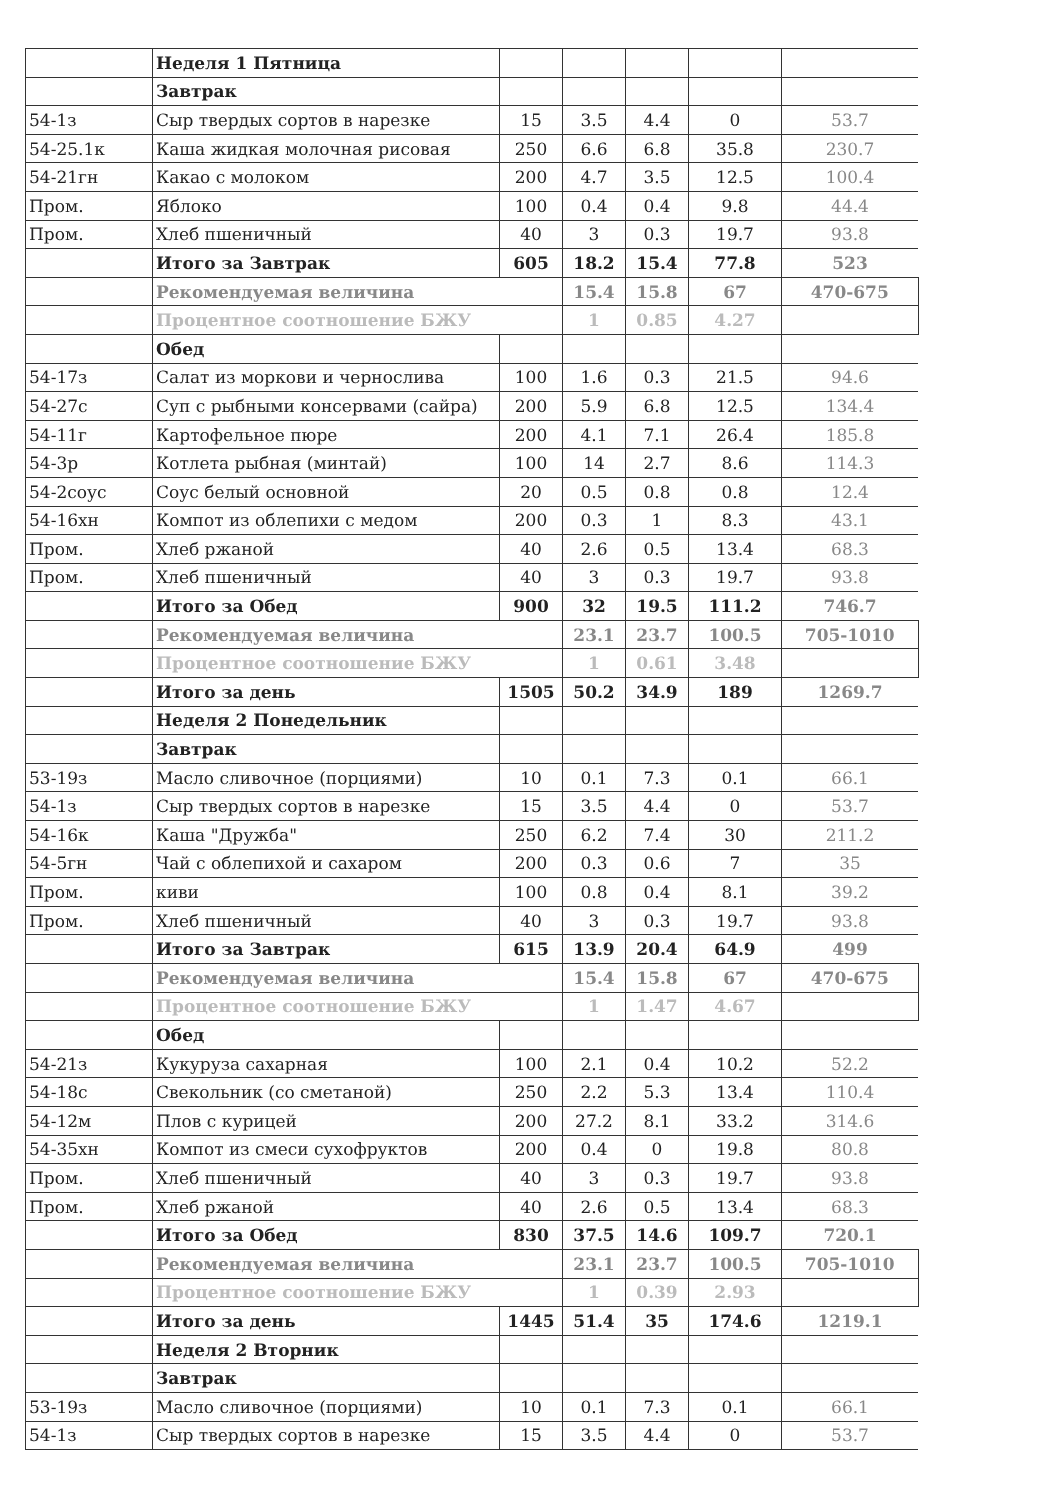| | Неделя 1 Пятница | | | | | |
| | Завтрак | | | | | |
| 54-1з | Сыр твердых сортов в нарезке | 15 | 3.5 | 4.4 | 0 | 53.7 |
| 54-25.1к | Каша жидкая молочная рисовая | 250 | 6.6 | 6.8 | 35.8 | 230.7 |
| 54-21гн | Какао с молоком | 200 | 4.7 | 3.5 | 12.5 | 100.4 |
| Пром. | Яблоко | 100 | 0.4 | 0.4 | 9.8 | 44.4 |
| Пром. | Хлеб пшеничный | 40 | 3 | 0.3 | 19.7 | 93.8 |
| | Итого за Завтрак | 605 | 18.2 | 15.4 | 77.8 | 523 |
| | Рекомендуемая величина | | 15.4 | 15.8 | 67 | 470-675 |
| | Процентное соотношение БЖУ | | 1 | 0.85 | 4.27 | |
| | Обед | | | | | |
| 54-17з | Салат из моркови и чернослива | 100 | 1.6 | 0.3 | 21.5 | 94.6 |
| 54-27с | Суп с рыбными консервами (сайра) | 200 | 5.9 | 6.8 | 12.5 | 134.4 |
| 54-11г | Картофельное пюре | 200 | 4.1 | 7.1 | 26.4 | 185.8 |
| 54-3р | Котлета рыбная (минтай) | 100 | 14 | 2.7 | 8.6 | 114.3 |
| 54-2соус | Соус белый основной | 20 | 0.5 | 0.8 | 0.8 | 12.4 |
| 54-16хн | Компот из облепихи с медом | 200 | 0.3 | 1 | 8.3 | 43.1 |
| Пром. | Хлеб ржаной | 40 | 2.6 | 0.5 | 13.4 | 68.3 |
| Пром. | Хлеб пшеничный | 40 | 3 | 0.3 | 19.7 | 93.8 |
| | Итого за Обед | 900 | 32 | 19.5 | 111.2 | 746.7 |
| | Рекомендуемая величина | | 23.1 | 23.7 | 100.5 | 705-1010 |
| | Процентное соотношение БЖУ | | 1 | 0.61 | 3.48 | |
| | Итого за день | 1505 | 50.2 | 34.9 | 189 | 1269.7 |
| | Неделя 2 Понедельник | | | | | |
| | Завтрак | | | | | |
| 53-19з | Масло сливочное (порциями) | 10 | 0.1 | 7.3 | 0.1 | 66.1 |
| 54-1з | Сыр твердых сортов в нарезке | 15 | 3.5 | 4.4 | 0 | 53.7 |
| 54-16к | Каша "Дружба" | 250 | 6.2 | 7.4 | 30 | 211.2 |
| 54-5гн | Чай с облепихой и сахаром | 200 | 0.3 | 0.6 | 7 | 35 |
| Пром. | киви | 100 | 0.8 | 0.4 | 8.1 | 39.2 |
| Пром. | Хлеб пшеничный | 40 | 3 | 0.3 | 19.7 | 93.8 |
| | Итого за Завтрак | 615 | 13.9 | 20.4 | 64.9 | 499 |
| | Рекомендуемая величина | | 15.4 | 15.8 | 67 | 470-675 |
| | Процентное соотношение БЖУ | | 1 | 1.47 | 4.67 | |
| | Обед | | | | | |
| 54-21з | Кукуруза сахарная | 100 | 2.1 | 0.4 | 10.2 | 52.2 |
| 54-18с | Свекольник (со сметаной) | 250 | 2.2 | 5.3 | 13.4 | 110.4 |
| 54-12м | Плов с курицей | 200 | 27.2 | 8.1 | 33.2 | 314.6 |
| 54-35хн | Компот из смеси сухофруктов | 200 | 0.4 | 0 | 19.8 | 80.8 |
| Пром. | Хлеб пшеничный | 40 | 3 | 0.3 | 19.7 | 93.8 |
| Пром. | Хлеб ржаной | 40 | 2.6 | 0.5 | 13.4 | 68.3 |
| | Итого за Обед | 830 | 37.5 | 14.6 | 109.7 | 720.1 |
| | Рекомендуемая величина | | 23.1 | 23.7 | 100.5 | 705-1010 |
| | Процентное соотношение БЖУ | | 1 | 0.39 | 2.93 | |
| | Итого за день | 1445 | 51.4 | 35 | 174.6 | 1219.1 |
| | Неделя 2 Вторник | | | | | |
| | Завтрак | | | | | |
| 53-19з | Масло сливочное (порциями) | 10 | 0.1 | 7.3 | 0.1 | 66.1 |
| 54-1з | Сыр твердых сортов в нарезке | 15 | 3.5 | 4.4 | 0 | 53.7 |